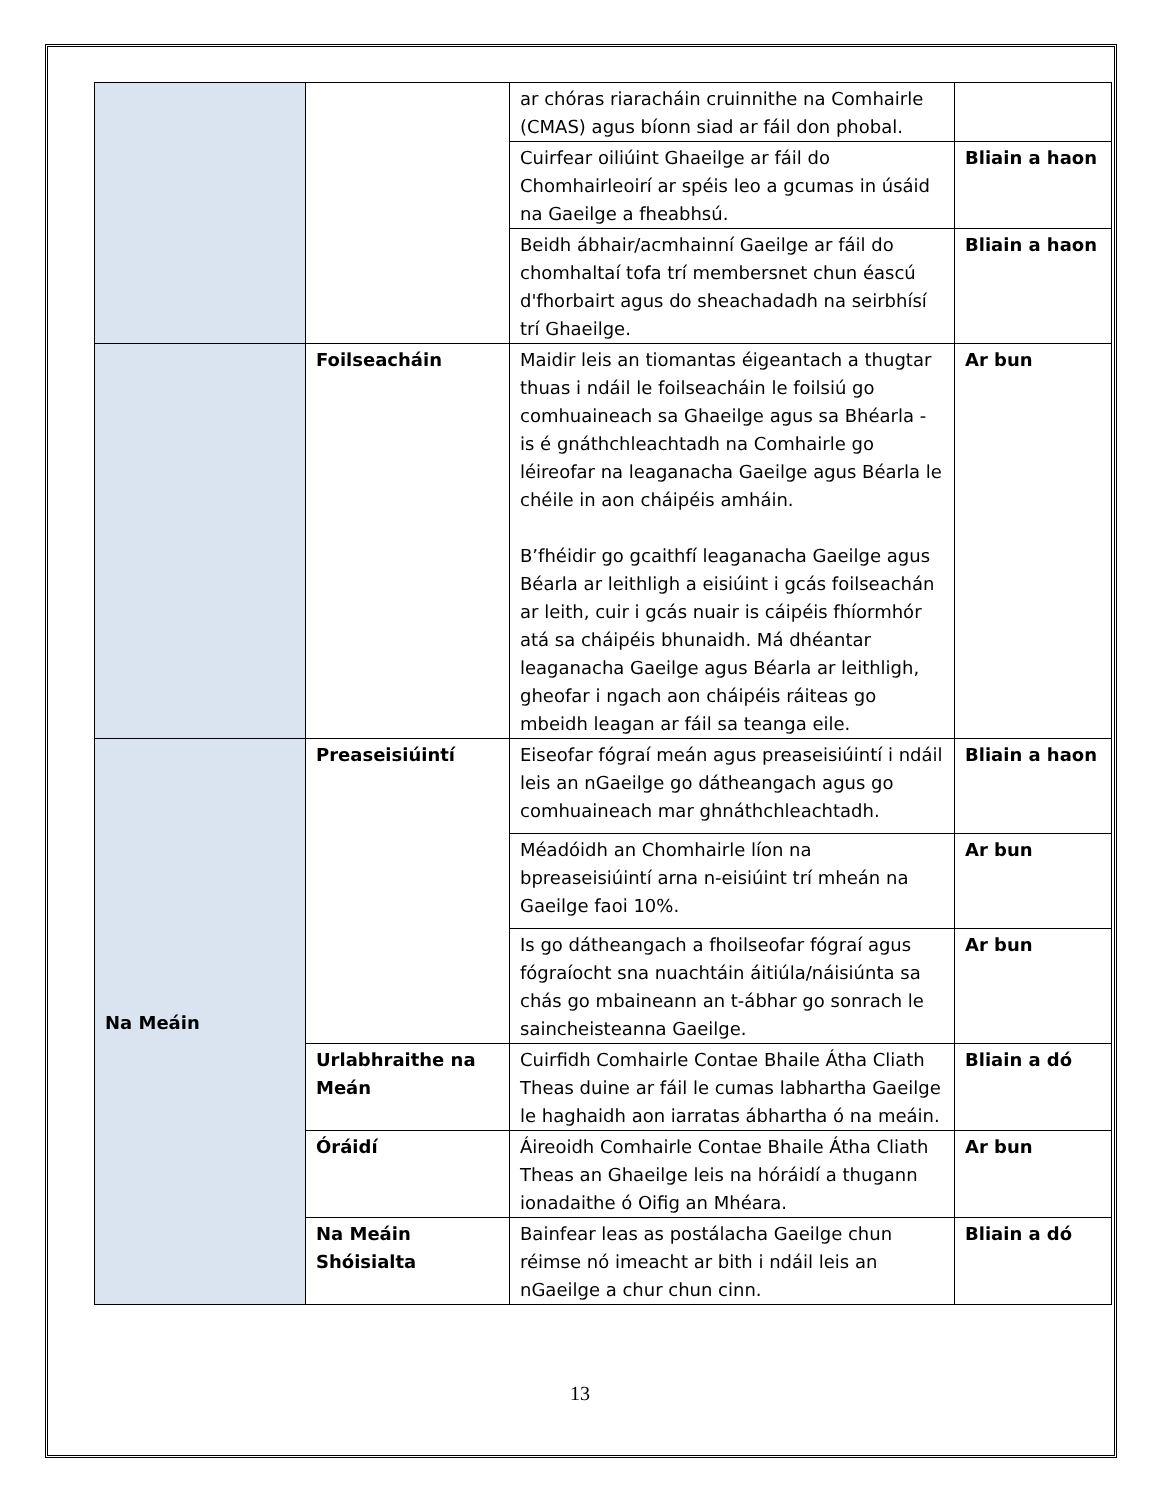| | | ar chóras riaracháin cruinnithe na Comhairle (CMAS) agus bíonn siad ar fáil don phobal. | |
| | | Cuirfear oiliúint Ghaeilge ar fáil do Chomhairleoirí ar spéis leo a gcumas in úsáid na Gaeilge a fheabhsú. | Bliain a haon |
| | | Beidh ábhair/acmhainní Gaeilge ar fáil do chomhaltaí tofa trí membersnet chun éascú d'fhorbairt agus do sheachadadh na seirbhísí trí Ghaeilge. | Bliain a haon |
| | Foilseacháin | Maidir leis an tiomantas éigeantach a thugtar thuas i ndáil le foilseacháin le foilsiú go comhuaineach sa Ghaeilge agus sa Bhéarla - is é gnáthchleachtadh na Comhairle go léireofar na leaganacha Gaeilge agus Béarla le chéile in aon cháipéis amháin. B’fhéidir go gcaithfí leaganacha Gaeilge agus Béarla ar leithligh a eisiúint i gcás foilseachán ar leith, cuir i gcás nuair is cáipéis fhíormhór atá sa cháipéis bhunaidh. Má dhéantar leaganacha Gaeilge agus Béarla ar leithligh, gheofar i ngach aon cháipéis ráiteas go mbeidh leagan ar fáil sa teanga eile. | Ar bun |
| Na Meáin | Preaseisiúintí | Eiseofar fógraí meán agus preaseisiúintí i ndáil leis an nGaeilge go dátheangach agus go comhuaineach mar ghnáthchleachtadh. | Bliain a haon |
| | | Méadóidh an Chomhairle líon na bpreaseisiúintí arna n-eisiúint trí mheán na Gaeilge faoi 10%. | Ar bun |
| | | Is go dátheangach a fhoilseofar fógraí agus fógraíocht sna nuachtáin áitiúla/náisiúnta sa chás go mbaineann an t-ábhar go sonrach le saincheisteanna Gaeilge. | Ar bun |
| | Urlabhraithe na Meán | Cuirfidh Comhairle Contae Bhaile Átha Cliath Theas duine ar fáil le cumas labhartha Gaeilge le haghaidh aon iarratas ábhartha ó na meáin. | Bliain a dó |
| | Óráidí | Áireoidh Comhairle Contae Bhaile Átha Cliath Theas an Ghaeilge leis na hóráidí a thugann ionadaithe ó Oifig an Mhéara. | Ar bun |
| | Na Meáin Shóisialta | Bainfear leas as postálacha Gaeilge chun réimse nó imeacht ar bith i ndáil leis an nGaeilge a chur chun cinn. | Bliain a dó |
13